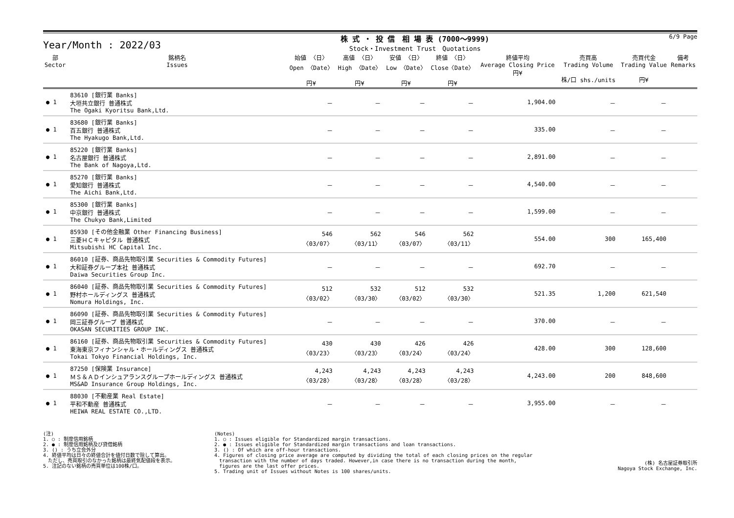Year/Month : 2022/03
株 式 ・ 投 信　相 場 表 (7000～9999)
Stock・Investment Trust　Quotations
6/9 Page
| 部 Sector | 銘柄名 Issues | 始値 〈日〉 Open 〈Date〉 円¥ | 高値 〈日〉 High 〈Date〉 円¥ | 安値 〈日〉 Low 〈Date〉 円¥ | 終値 〈日〉 Close〈Date〉 円¥ | 終値平均 Average Closing Price 円¥ | 売買高 Trading Volume 株/口 shs./units | 売買代金 Trading Value 円¥ | 備考 Remarks |
| --- | --- | --- | --- | --- | --- | --- | --- | --- | --- |
| ● 1 | 83610 [銀行業 Banks] 大垣共立銀行 普通株式 The Ogaki Kyoritsu Bank,Ltd. | － | － | － | － | 1,904.00 | － | － | |
| ● 1 | 83680 [銀行業 Banks] 百五銀行 普通株式 The Hyakugo Bank,Ltd. | － | － | － | － | 335.00 | － | － | |
| ● 1 | 85220 [銀行業 Banks] 名古屋銀行 普通株式 The Bank of Nagoya,Ltd. | － | － | － | － | 2,891.00 | － | － | |
| ● 1 | 85270 [銀行業 Banks] 愛知銀行 普通株式 The Aichi Bank,Ltd. | － | － | － | － | 4,540.00 | － | － | |
| ● 1 | 85300 [銀行業 Banks] 中京銀行 普通株式 The Chukyo Bank,Limited | － | － | － | － | 1,599.00 | － | － | |
| ● 1 | 85930 [その他金融業 Other Financing Business] 三菱ＨＣキャピタル 普通株式 Mitsubishi HC Capital Inc. | 546 〈03/07〉 | 562 〈03/11〉 | 546 〈03/07〉 | 562 〈03/11〉 | 554.00 | 300 | 165,400 | |
| ● 1 | 86010 [証券、商品先物取引業 Securities & Commodity Futures] 大和証券グループ本社 普通株式 Daiwa Securities Group Inc. | － | － | － | － | 692.70 | － | － | |
| ● 1 | 86040 [証券、商品先物取引業 Securities & Commodity Futures] 野村ホールディングス 普通株式 Nomura Holdings, Inc. | 512 〈03/02〉 | 532 〈03/30〉 | 512 〈03/02〉 | 532 〈03/30〉 | 521.35 | 1,200 | 621,540 | |
| ● 1 | 86090 [証券、商品先物取引業 Securities & Commodity Futures] 岡三証券グループ 普通株式 OKASAN SECURITIES GROUP INC. | － | － | － | － | 370.00 | － | － | |
| ● 1 | 86160 [証券、商品先物取引業 Securities & Commodity Futures] 東海東京フィナンシャル・ホールディングス 普通株式 Tokai Tokyo Financial Holdings, Inc. | 430 〈03/23〉 | 430 〈03/23〉 | 426 〈03/24〉 | 426 〈03/24〉 | 428.00 | 300 | 128,600 | |
| ● 1 | 87250 [保険業 Insurance] ＭＳ＆ＡＤインシュアランスグループホールディングス 普通株式 MS&AD Insurance Group Holdings, Inc. | 4,243 〈03/28〉 | 4,243 〈03/28〉 | 4,243 〈03/28〉 | 4,243 〈03/28〉 | 4,243.00 | 200 | 848,600 | |
| ● 1 | 88030 [不動産業 Real Estate] 平和不動産 普通株式 HEIWA REAL ESTATE CO.,LTD. | － | － | － | － | 3,955.00 | － | － | |
(注)
1. ○ : 制度信用銘柄
2. ● : 制度信用銘柄及び貸借銘柄
3. () : うち立会外分
4. 終値平均は日々の終値合計を値付日数で除して算出。
　ただし、売買取引のなかった銘柄は最終気配値段を表示。
5. 注記のない銘柄の売買単位は100株/口。
(Notes)
1. ○ : Issues eligible for Standardized margin transactions.
2. ● : Issues eligible for Standardized margin transactions and loan transactions.
3. () : Of which are off-hour transactions.
4. Figures of closing price average are computed by dividing the total of each closing prices on the regular
　transaction with the number of days traded. However,in case there is no transaction during the month,
　figures are the last offer prices.
5. Trading unit of Issues without Notes is 100 shares/units.
(株) 名古屋証券取引所
Nagoya Stock Exchange, Inc.